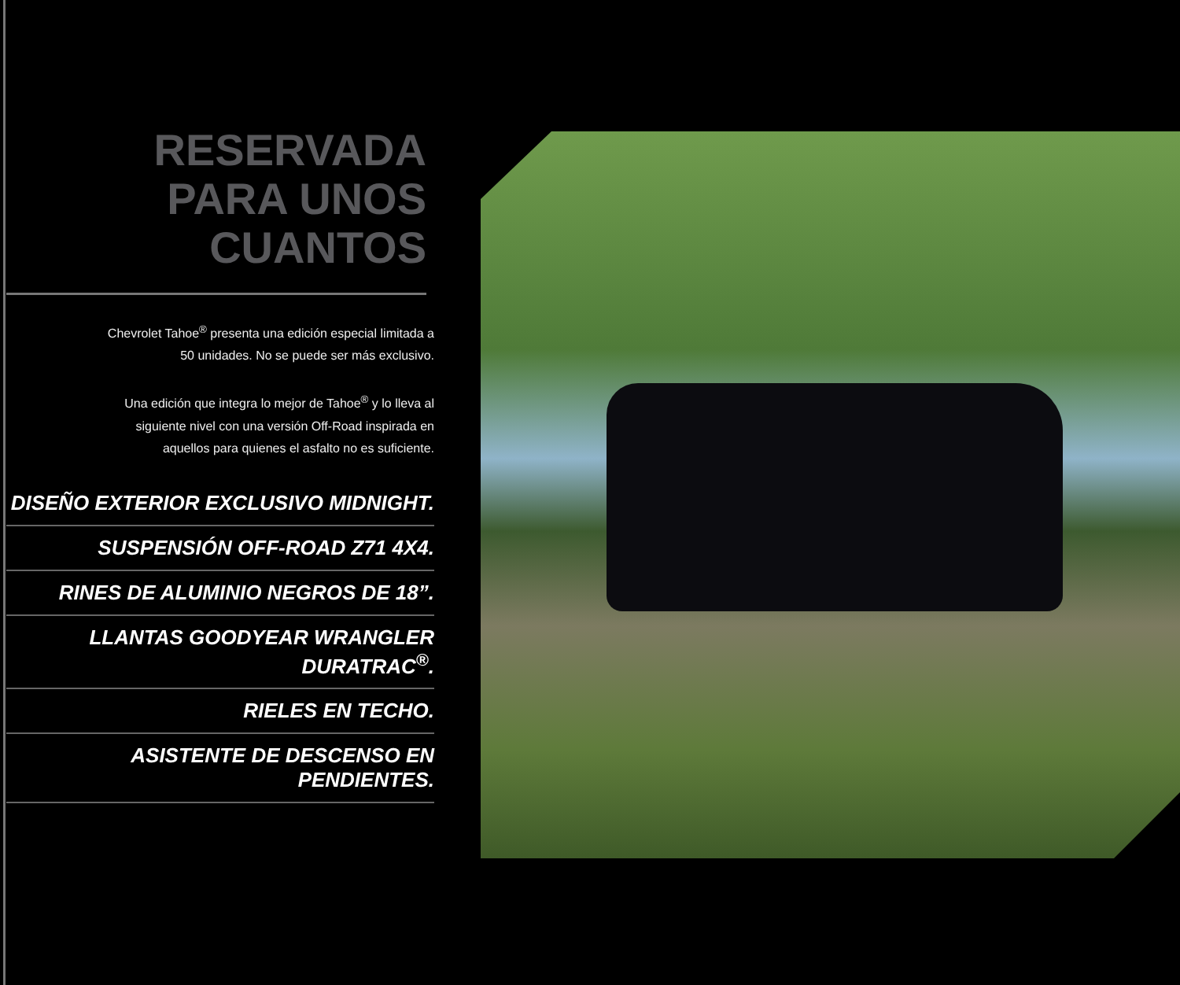RESERVADA
PARA UNOS
CUANTOS
Chevrolet Tahoe<sup>®</sup> presenta una edición especial limitada a
50 unidades. No se puede ser más exclusivo.
Una edición que integra lo mejor de Tahoe<sup>®</sup> y lo lleva al
siguiente nivel con una versión Off-Road inspirada en
aquellos para quienes el asfalto no es suficiente.
DISEÑO EXTERIOR EXCLUSIVO MIDNIGHT.
SUSPENSIÓN OFF-ROAD Z71 4X4.
RINES DE ALUMINIO NEGROS DE 18”.
LLANTAS GOODYEAR WRANGLER DURATRAC<sup>®</sup>.
RIELES EN TECHO.
ASISTENTE DE DESCENSO EN PENDIENTES.